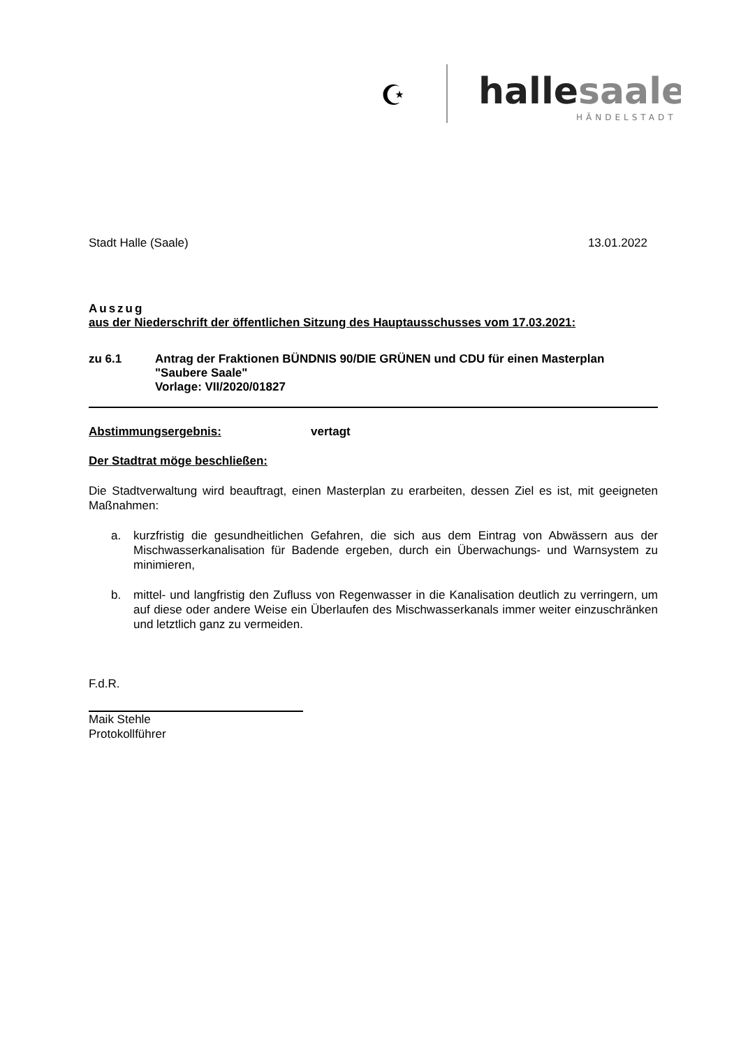☪
hallesaale
HÄNDELSTADT
Stadt Halle (Saale) 13.01.2022
Auszug
aus der Niederschrift der öffentlichen Sitzung des Hauptausschusses vom 17.03.2021:
zu 6.1 Antrag der Fraktionen BÜNDNIS 90/DIE GRÜNEN und CDU für einen Masterplan "Saubere Saale"
Vorlage: VII/2020/01827
Abstimmungsergebnis: vertagt
Der Stadtrat möge beschließen:
Die Stadtverwaltung wird beauftragt, einen Masterplan zu erarbeiten, dessen Ziel es ist, mit geeigneten Maßnahmen:
a. kurzfristig die gesundheitlichen Gefahren, die sich aus dem Eintrag von Abwässern aus der Mischwasserkanalisation für Badende ergeben, durch ein Überwachungs- und Warnsystem zu minimieren,
b. mittel- und langfristig den Zufluss von Regenwasser in die Kanalisation deutlich zu verringern, um auf diese oder andere Weise ein Überlaufen des Mischwasserkanals immer weiter einzuschränken und letztlich ganz zu vermeiden.
F.d.R.
Maik Stehle
Protokollführer